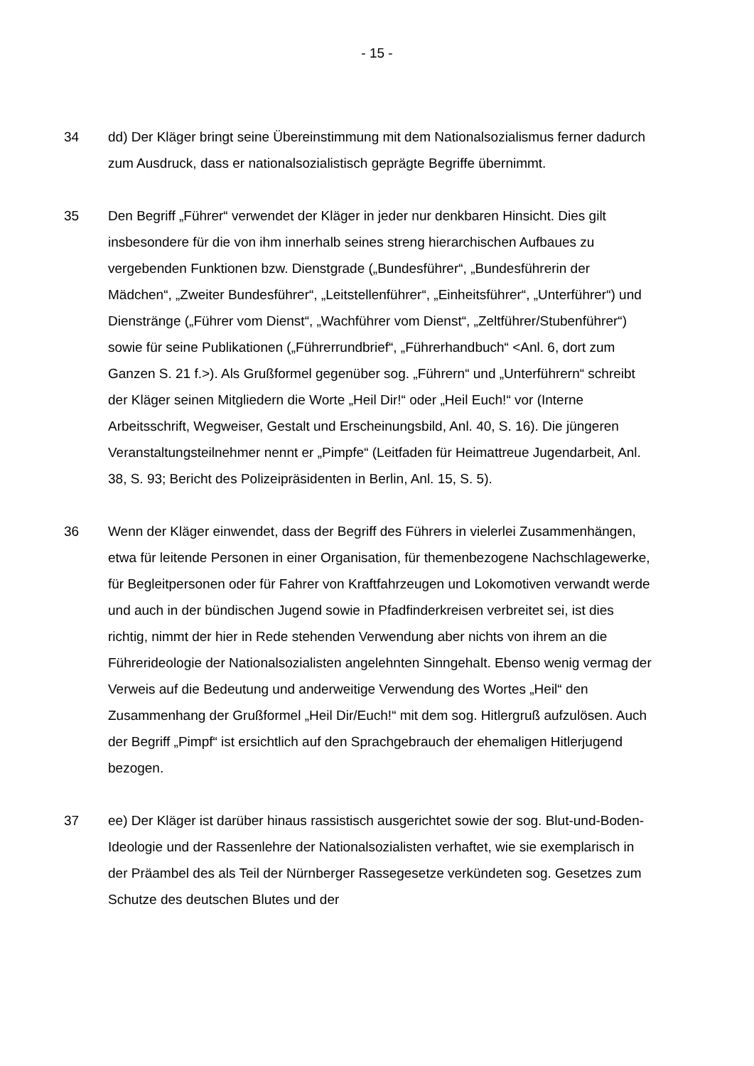- 15 -
34 dd) Der Kläger bringt seine Übereinstimmung mit dem Nationalsozialismus ferner dadurch zum Ausdruck, dass er nationalsozialistisch geprägte Begriffe übernimmt.
35 Den Begriff „Führer“ verwendet der Kläger in jeder nur denkbaren Hinsicht. Dies gilt insbesondere für die von ihm innerhalb seines streng hierarchischen Aufbaues zu vergebenden Funktionen bzw. Dienstgrade („Bundesführer“, „Bundesführerin der Mädchen“, „Zweiter Bundesführer“, „Leitstellenführer“, „Einheitsführer“, „Unterführer“) und Dienstränge („Führer vom Dienst“, „Wachführer vom Dienst“, „Zeltführer/Stubenführer“) sowie für seine Publikationen („Führerrundbrief“, „Führerhandbuch“ <Anl. 6, dort zum Ganzen S. 21 f.>). Als Grußformel gegenüber sog. „Führern“ und „Unterführern“ schreibt der Kläger seinen Mitgliedern die Worte „Heil Dir!“ oder „Heil Euch!“ vor (Interne Arbeitsschrift, Wegweiser, Gestalt und Erscheinungsbild, Anl. 40, S. 16). Die jüngeren Veranstaltungsteilnehmer nennt er „Pimpfe“ (Leitfaden für Heimattreue Jugendarbeit, Anl. 38, S. 93; Bericht des Polizeipräsidenten in Berlin, Anl. 15, S. 5).
36 Wenn der Kläger einwendet, dass der Begriff des Führers in vielerlei Zusammenhängen, etwa für leitende Personen in einer Organisation, für themenbezogene Nachschlagewerke, für Begleitpersonen oder für Fahrer von Kraftfahrzeugen und Lokomotiven verwandt werde und auch in der bündischen Jugend sowie in Pfadfinderkreisen verbreitet sei, ist dies richtig, nimmt der hier in Rede stehenden Verwendung aber nichts von ihrem an die Führerideologie der Nationalsozialisten angelehnten Sinngehalt. Ebenso wenig vermag der Verweis auf die Bedeutung und anderweitige Verwendung des Wortes „Heil“ den Zusammenhang der Grußformel „Heil Dir/Euch!“ mit dem sog. Hitlergruß aufzulösen. Auch der Begriff „Pimpf“ ist ersichtlich auf den Sprachgebrauch der ehemaligen Hitlerjugend bezogen.
37 ee) Der Kläger ist darüber hinaus rassistisch ausgerichtet sowie der sog. Blut-und-Boden-Ideologie und der Rassenlehre der Nationalsozialisten verhaftet, wie sie exemplarisch in der Präambel des als Teil der Nürnberger Rassegesetze verkündeten sog. Gesetzes zum Schutze des deutschen Blutes und der